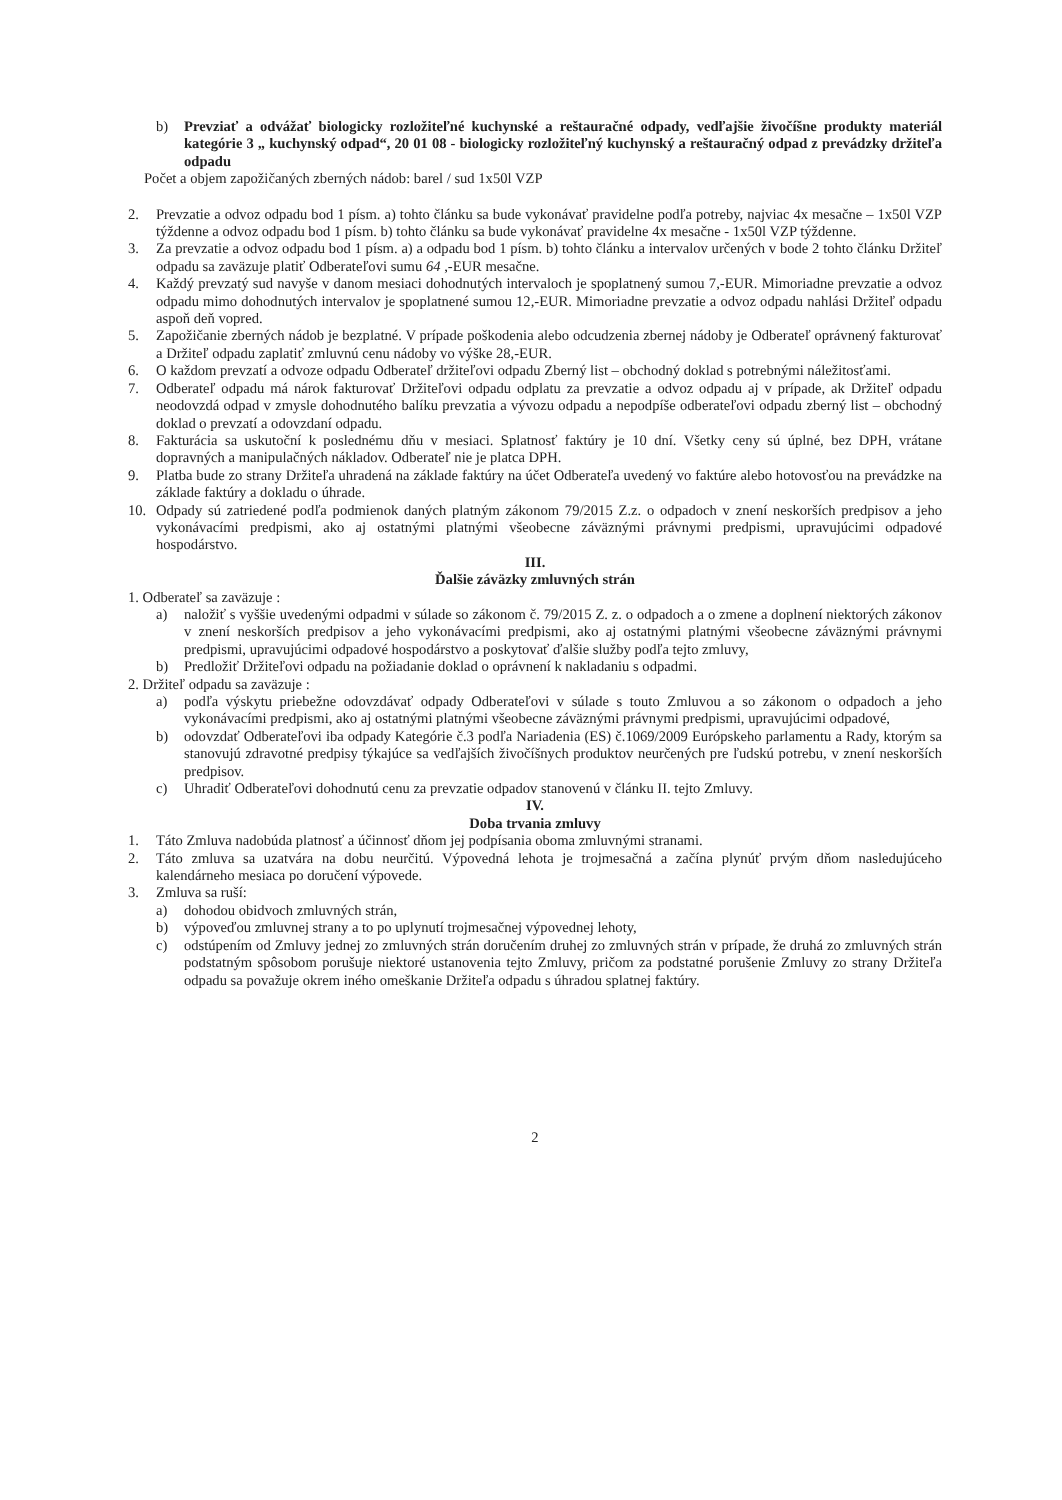b) Prevziať a odvážať biologicky rozložiteľné kuchynské a reštauračné odpady, vedľajšie živočíšne produkty materiál kategórie 3 „ kuchynský odpad“, 20 01 08 - biologicky rozložiteľný kuchynský a reštauračný odpad z prevádzky držiteľa odpadu
Počet a objem zapožičaných zberných nádob: barel / sud 1x50l VZP
2. Prevzatie a odvoz odpadu bod 1 písm. a) tohto článku sa bude vykonávať pravidelne podľa potreby, najviac 4x mesačne – 1x50l VZP týždenne a odvoz odpadu bod 1 písm. b) tohto článku sa bude vykonávať pravidelne 4x mesačne - 1x50l VZP týždenne.
3. Za prevzatie a odvoz odpadu bod 1 písm. a) a odpadu bod 1 písm. b) tohto článku a intervalov určených v bode 2 tohto článku Držiteľ odpadu sa zaväzuje platiť Odberateľovi sumu 64 ,-EUR mesačne.
4. Každý prevzatý sud navyše v danom mesiaci dohodnutých intervaloch je spoplatnený sumou 7,-EUR. Mimoriadne prevzatie a odvoz odpadu mimo dohodnutých intervalov je spoplatnené sumou 12,-EUR. Mimoriadne prevzatie a odvoz odpadu nahlási Držiteľ odpadu aspoň deň vopred.
5. Zapožičanie zberných nádob je bezplatné. V prípade poškodenia alebo odcudzenia zbernej nádoby je Odberateľ oprávnený fakturovať a Držiteľ odpadu zaplatiť zmluvnú cenu nádoby vo výške 28,-EUR.
6. O každom prevzatí a odvoze odpadu Odberateľ držiteľovi odpadu Zberný list – obchodný doklad s potrebnými náležitosťami.
7. Odberateľ odpadu má nárok fakturovať Držiteľovi odpadu odplatu za prevzatie a odvoz odpadu aj v prípade, ak Držiteľ odpadu neodovzdá odpad v zmysle dohodnutého balíku prevzatia a vývozu odpadu a nepodpíše odberateľovi odpadu zberný list – obchodný doklad o prevzatí a odovzdaní odpadu.
8. Fakturácia sa uskutoční k poslednému dňu v mesiaci. Splatnosť faktúry je 10 dní. Všetky ceny sú úplné, bez DPH, vrátane dopravných a manipulačných nákladov. Odberateľ nie je platca DPH.
9. Platba bude zo strany Držiteľa uhradená na základe faktúry na účet Odberateľa uvedený vo faktúre alebo hotovosťou na prevádzke na základe faktúry a dokladu o úhrade.
10. Odpady sú zatriedené podľa podmienok daných platným zákonom 79/2015 Z.z. o odpadoch v znení neskorších predpisov a jeho vykonávacími predpismi, ako aj ostatnými platnými všeobecne záväznými právnymi predpismi, upravujúcimi odpadové hospodárstvo.
III.
Ďalšie záväzky zmluvných strán
1. Odberateľ sa zaväzuje :
a) naložiť s vyššie uvedenými odpadmi v súlade so zákonom č. 79/2015 Z. z. o odpadoch a o zmene a doplnení niektorých zákonov v znení neskorších predpisov a jeho vykonávacími predpismi, ako aj ostatnými platnými všeobecne záväznými právnymi predpismi, upravujúcimi odpadové hospodárstvo a poskytovať ďalšie služby podľa tejto zmluvy,
b) Predložiť Držiteľovi odpadu na požiadanie doklad o oprávnení k nakladaniu s odpadmi.
2. Držiteľ odpadu sa zaväzuje :
a) podľa výskytu priebežne odovzdávať odpady Odberateľovi v súlade s touto Zmluvou a so zákonom o odpadoch a jeho vykonávacími predpismi, ako aj ostatnými platnými všeobecne záväznými právnymi predpismi, upravujúcimi odpadové,
b) odovzdať Odberateľovi iba odpady Kategórie č.3 podľa Nariadenia (ES) č.1069/2009 Európskeho parlamentu a Rady, ktorým sa stanovujú zdravotné predpisy týkajúce sa vedľajších živočíšnych produktov neurčených pre ľudskú potrebu, v znení neskorších predpisov.
c) Uhradiť Odberateľovi dohodnutú cenu za prevzatie odpadov stanovenú v článku II. tejto Zmluvy.
IV.
Doba trvania zmluvy
1. Táto Zmluva nadobúda platnosť a účinnosť dňom jej podpísania oboma zmluvnými stranami.
2. Táto zmluva sa uzatvára na dobu neurčitú. Výpovedná lehota je trojmesačná a začína plynúť prvým dňom nasledujúceho kalendárneho mesiaca po doručení výpovede.
3. Zmluva sa ruší:
a) dohodou obidvoch zmluvných strán,
b) výpoveďou zmluvnej strany a to po uplynutí trojmesačnej výpovednej lehoty,
c) odstúpením od Zmluvy jednej zo zmluvných strán doručením druhej zo zmluvných strán v prípade, že druhá zo zmluvných strán podstatným spôsobom porušuje niektoré ustanovenia tejto Zmluvy, pričom za podstatné porušenie Zmluvy zo strany Držiteľa odpadu sa považuje okrem iného omeškanie Držiteľa odpadu s úhradou splatnej faktúry.
2